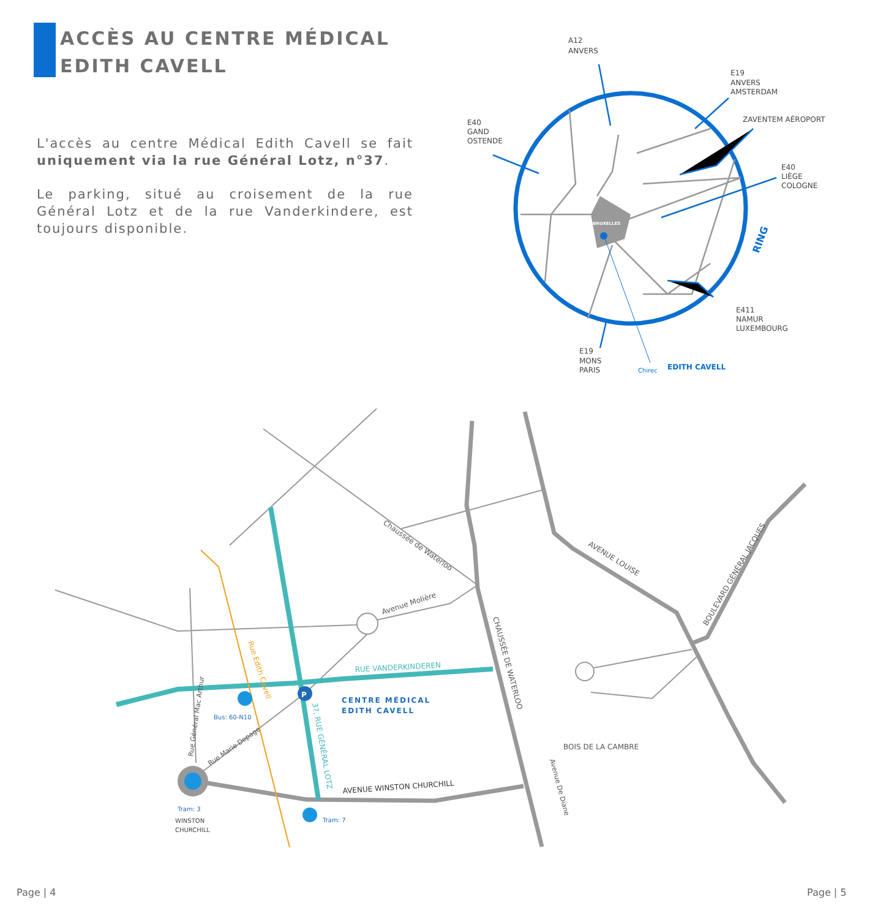ACCÈS AU CENTRE MÉDICAL
EDITH CAVELL
L'accès au centre Médical Edith Cavell se fait uniquement via la rue Général Lotz, n°37.
Le parking, situé au croisement de la rue Général Lotz et de la rue Vanderkindere, est toujours disponible.
BRUXELLES
RING
A12
ANVERS
E19
ANVERS
AMSTERDAM
ZAVENTEM AÉROPORT
E40
GAND
OSTENDE
E40
LIÈGE
COLOGNE
E411
NAMUR
LUXEMBOURG
E19
MONS
PARIS
Chirec
EDITH CAVELL
P
CENTRE MÉDICAL
EDITH CAVELL
RUE VANDERKINDEREN
Avenue Molière
Chaussée de Waterloo
AVENUE LOUISE
BOULEVARD GÉNÉRAL JACQUES
CHAUSSÉE DE WATERLOO
BOIS DE LA CAMBRE
Avenue De Diane
AVENUE WINSTON CHURCHILL
37, RUE GÉNÉRAL LOTZ
Rue Edith Cavell
Rue Général Mac Arthur
Rue Marie Depage
Bus: 60-N10
Tram: 3
Tram: 7
WINSTON
CHURCHILL
Page | 4 Page | 5